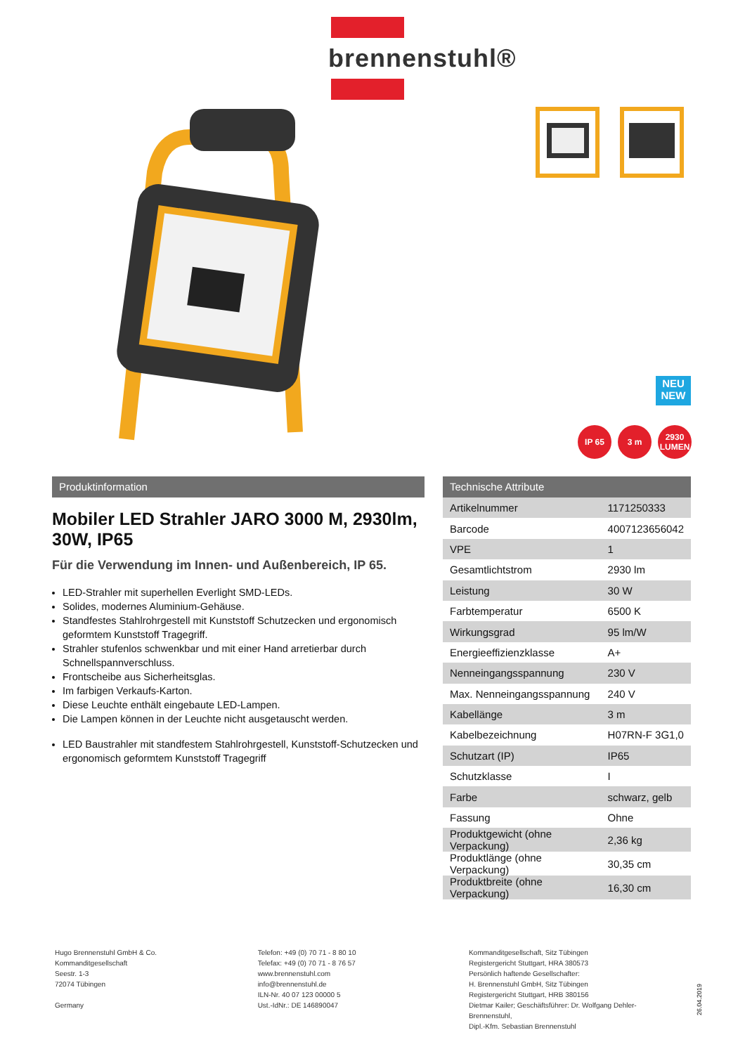brennenstuhl®
NEU
NEW
IP 65 3 m 2930
LUMEN
Produktinformation
Mobiler LED Strahler JARO 3000 M, 2930lm, 30W, IP65
Für die Verwendung im Innen- und Außenbereich, IP 65.
LED-Strahler mit superhellen Everlight SMD-LEDs.
Solides, modernes Aluminium-Gehäuse.
Standfestes Stahlrohrgestell mit Kunststoff Schutzecken und ergonomisch geformtem Kunststoff Tragegriff.
Strahler stufenlos schwenkbar und mit einer Hand arretierbar durch Schnellspannverschluss.
Frontscheibe aus Sicherheitsglas.
Im farbigen Verkaufs-Karton.
Diese Leuchte enthält eingebaute LED-Lampen.
Die Lampen können in der Leuchte nicht ausgetauscht werden.
LED Baustrahler mit standfestem Stahlrohrgestell, Kunststoff-Schutzecken und ergonomisch geformtem Kunststoff Tragegriff
Technische Attribute
| Artikelnummer | 1171250333 |
| Barcode | 4007123656042 |
| VPE | 1 |
| Gesamtlichtstrom | 2930 lm |
| Leistung | 30 W |
| Farbtemperatur | 6500 K |
| Wirkungsgrad | 95 lm/W |
| Energieeffizienzklasse | A+ |
| Nenneingangsspannung | 230 V |
| Max. Nenneingangsspannung | 240 V |
| Kabellänge | 3 m |
| Kabelbezeichnung | H07RN-F 3G1,0 |
| Schutzart (IP) | IP65 |
| Schutzklasse | I |
| Farbe | schwarz, gelb |
| Fassung | Ohne |
| Produktgewicht (ohne Verpackung) | 2,36 kg |
| Produktlänge (ohne Verpackung) | 30,35 cm |
| Produktbreite (ohne Verpackung) | 16,30 cm |
Hugo Brennenstuhl GmbH & Co.
Kommanditgesellschaft
Seestr. 1-3
72074 Tübingen
Germany
Telefon: +49 (0) 70 71 - 8 80 10
Telefax: +49 (0) 70 71 - 8 76 57
www.brennenstuhl.com
info@brennenstuhl.de
ILN-Nr. 40 07 123 00000 5
Ust.-IdNr.: DE 146890047
Kommanditgesellschaft, Sitz Tübingen
Registergericht Stuttgart, HRA 380573
Persönlich haftende Gesellschafter:
H. Brennenstuhl GmbH, Sitz Tübingen
Registergericht Stuttgart, HRB 380156
Dietmar Kailer; Geschäftsführer: Dr. Wolfgang Dehler-Brennenstuhl,
Dipl.-Kfm. Sebastian Brennenstuhl
26.04.2019